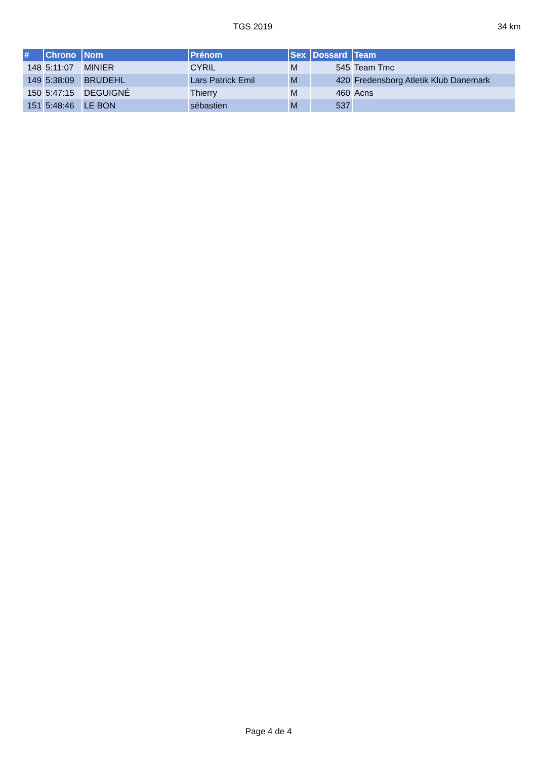TGS 2019 34 km
| # | Chrono | Nom | Prénom | Sex | Dossard | Team |
| --- | --- | --- | --- | --- | --- | --- |
| 148 | 5:11:07 | MINIER | CYRIL | M | 545 | Team Tmc |
| 149 | 5:38:09 | BRUDEHL | Lars Patrick Emil | M | 420 | Fredensborg Atletik Klub Danemark |
| 150 | 5:47:15 | DEGUIGNÉ | Thierry | M | 460 | Acns |
| 151 | 5:48:46 | LE BON | sébastien | M | 537 | |
Page 4 de 4